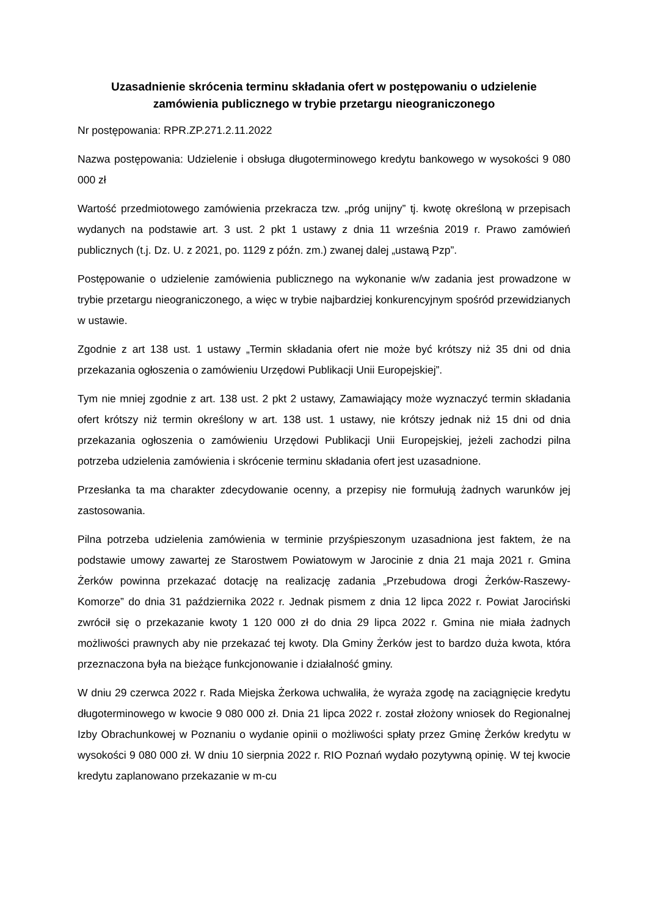Uzasadnienie skrócenia terminu składania ofert w postępowaniu o udzielenie zamówienia publicznego w trybie przetargu nieograniczonego
Nr postępowania: RPR.ZP.271.2.11.2022
Nazwa postępowania: Udzielenie i obsługa długoterminowego kredytu bankowego w wysokości 9 080 000 zł
Wartość przedmiotowego zamówienia przekracza tzw. „próg unijny” tj. kwotę określoną w przepisach wydanych na podstawie art. 3 ust. 2 pkt 1 ustawy z dnia 11 września 2019 r. Prawo zamówień publicznych (t.j. Dz. U. z 2021, po. 1129 z późn. zm.) zwanej dalej „ustawą Pzp”.
Postępowanie o udzielenie zamówienia publicznego na wykonanie w/w zadania jest prowadzone w trybie przetargu nieograniczonego, a więc w trybie najbardziej konkurencyjnym spośród przewidzianych w ustawie.
Zgodnie z art 138 ust. 1 ustawy „Termin składania ofert nie może być krótszy niż 35 dni od dnia przekazania ogłoszenia o zamówieniu Urzędowi Publikacji Unii Europejskiej”.
Tym nie mniej zgodnie z art. 138 ust. 2 pkt 2 ustawy, Zamawiający może wyznaczyć termin składania ofert krótszy niż termin określony w art. 138 ust. 1 ustawy, nie krótszy jednak niż 15 dni od dnia przekazania ogłoszenia o zamówieniu Urzędowi Publikacji Unii Europejskiej, jeżeli zachodzi pilna potrzeba udzielenia zamówienia i skrócenie terminu składania ofert jest uzasadnione.
Przesłanka ta ma charakter zdecydowanie ocenny, a przepisy nie formułują żadnych warunków jej zastosowania.
Pilna potrzeba udzielenia zamówienia w terminie przyśpieszonym uzasadniona jest faktem, że na podstawie umowy zawartej ze Starostwem Powiatowym w Jarocinie z dnia 21 maja 2021 r. Gmina Żerków powinna przekazać dotację na realizację zadania „Przebudowa drogi Żerków-Raszewy- Komorze” do dnia 31 października 2022 r. Jednak pismem z dnia 12 lipca 2022 r. Powiat Jarociński zwrócił się o przekazanie kwoty 1 120 000 zł do dnia 29 lipca 2022 r. Gmina nie miała żadnych możliwości prawnych aby nie przekazać tej kwoty. Dla Gminy Żerków jest to bardzo duża kwota, która przeznaczona była na bieżące funkcjonowanie i działalność gminy.
W dniu 29 czerwca 2022 r. Rada Miejska Żerkowa uchwaliła, że wyraża zgodę na zaciągnięcie kredytu długoterminowego w kwocie 9 080 000 zł. Dnia 21 lipca 2022 r. został złożony wniosek do Regionalnej Izby Obrachunkowej w Poznaniu o wydanie opinii o możliwości spłaty przez Gminę Żerków kredytu w wysokości 9 080 000 zł. W dniu 10 sierpnia 2022 r. RIO Poznań wydało pozytywną opinię. W tej kwocie kredytu zaplanowano przekazanie w m-cu